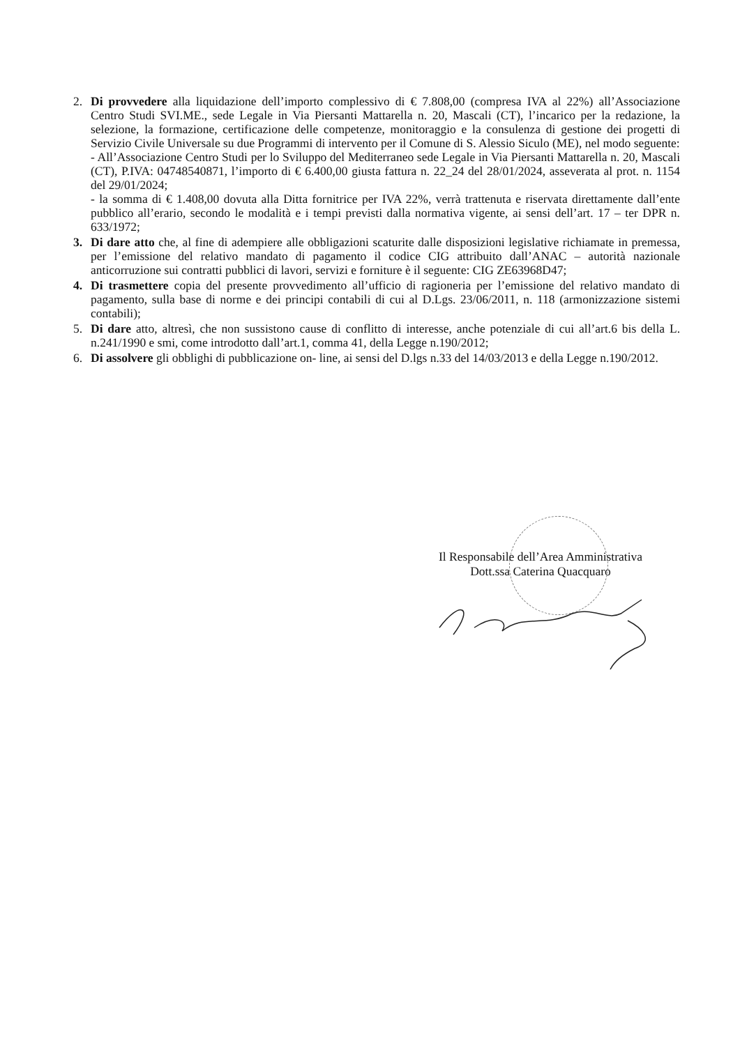2. Di provvedere alla liquidazione dell’importo complessivo di € 7.808,00 (compresa IVA al 22%) all’Associazione Centro Studi SVI.ME., sede Legale in Via Piersanti Mattarella n. 20, Mascali (CT), l’incarico per la redazione, la selezione, la formazione, certificazione delle competenze, monitoraggio e la consulenza di gestione dei progetti di Servizio Civile Universale su due Programmi di intervento per il Comune di S. Alessio Siculo (ME), nel modo seguente:
- All’Associazione Centro Studi per lo Sviluppo del Mediterraneo sede Legale in Via Piersanti Mattarella n. 20, Mascali (CT), P.IVA: 04748540871, l’importo di € 6.400,00 giusta fattura n. 22_24 del 28/01/2024, asseverata al prot. n. 1154 del 29/01/2024;
- la somma di € 1.408,00 dovuta alla Ditta fornitrice per IVA 22%, verrà trattenuta e riservata direttamente dall’ente pubblico all’erario, secondo le modalità e i tempi previsti dalla normativa vigente, ai sensi dell’art. 17 – ter DPR n. 633/1972;
3. Di dare atto che, al fine di adempiere alle obbligazioni scaturite dalle disposizioni legislative richiamate in premessa, per l’emissione del relativo mandato di pagamento il codice CIG attribuito dall’ANAC – autorità nazionale anticorruzione sui contratti pubblici di lavori, servizi e forniture è il seguente: CIG ZE63968D47;
4. Di trasmettere copia del presente provvedimento all’ufficio di ragioneria per l’emissione del relativo mandato di pagamento, sulla base di norme e dei principi contabili di cui al D.Lgs. 23/06/2011, n. 118 (armonizzazione sistemi contabili);
5. Di dare atto, altresì, che non sussistono cause di conflitto di interesse, anche potenziale di cui all’art.6 bis della L. n.241/1990 e smi, come introdotto dall’art.1, comma 41, della Legge n.190/2012;
6. Di assolvere gli obblighi di pubblicazione on- line, ai sensi del D.lgs n.33 del 14/03/2013 e della Legge n.190/2012.
Il Responsabile dell’Area Amministrativa
Dott.ssa Caterina Quacquaro